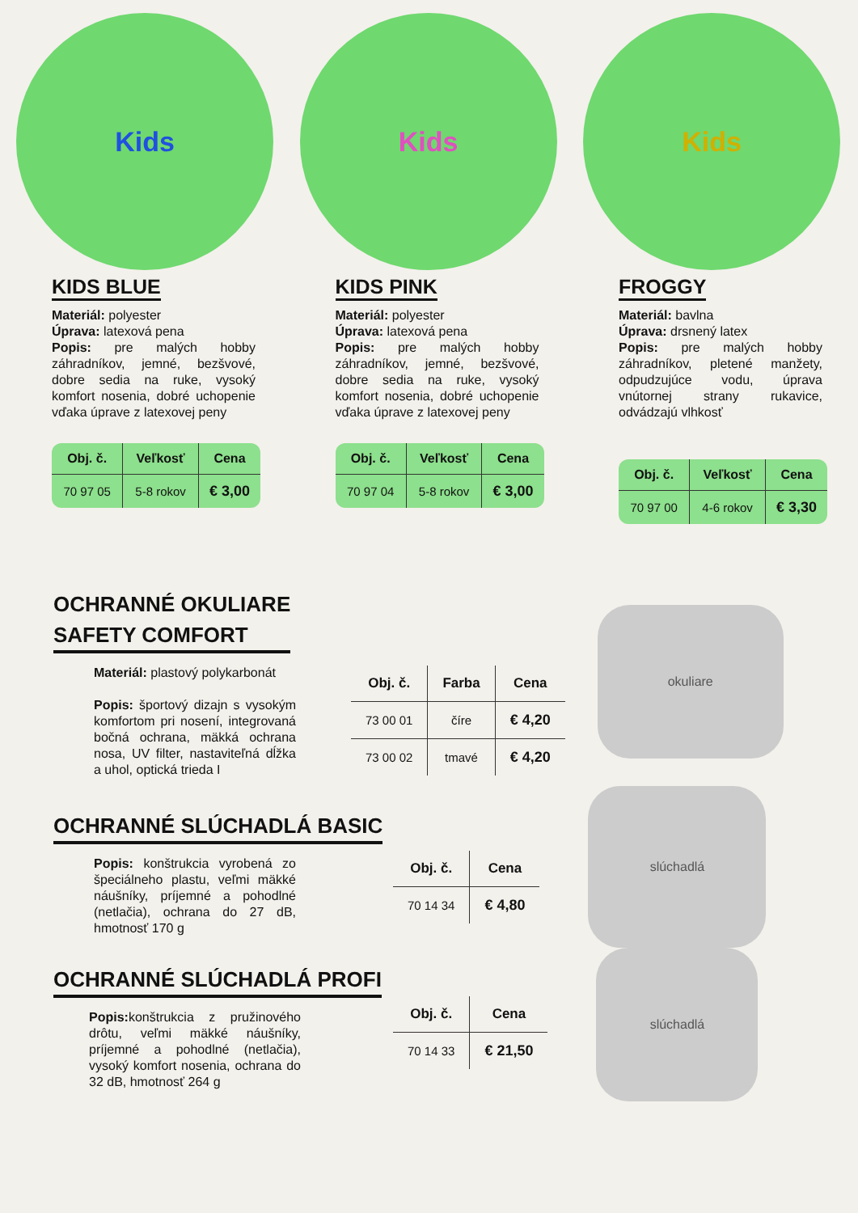Kids
KIDS BLUE
Materiál: polyester
Úprava: latexová pena
Popis: pre malých hobby záhradníkov, jemné, bezšvové, dobre sedia na ruke, vysoký komfort nosenia, dobré uchopenie vďaka úprave z latexovej peny
| Obj. č. | Veľkosť | Cena |
| --- | --- | --- |
| 70 97 05 | 5-8 rokov | € 3,00 |
Kids
KIDS PINK
Materiál: polyester
Úprava: latexová pena
Popis: pre malých hobby záhradníkov, jemné, bezšvové, dobre sedia na ruke, vysoký komfort nosenia, dobré uchopenie vďaka úprave z latexovej peny
| Obj. č. | Veľkosť | Cena |
| --- | --- | --- |
| 70 97 04 | 5-8 rokov | € 3,00 |
Kids
FROGGY
Materiál: bavlna
Úprava: drsnený latex
Popis: pre malých hobby záhradníkov, pletené manžety, odpudzujúce vodu, úprava vnútornej strany rukavice, odvádzajú vlhkosť
| Obj. č. | Veľkosť | Cena |
| --- | --- | --- |
| 70 97 00 | 4-6 rokov | € 3,30 |
OCHRANNÉ OKULIARE
SAFETY COMFORT
Materiál: plastový polykarbonát
Popis: športový dizajn s vysokým komfortom pri nosení, integrovaná bočná ochrana, mäkká ochrana nosa, UV filter, nastaviteľná dĺžka a uhol, optická trieda I
| Obj. č. | Farba | Cena |
| --- | --- | --- |
| 73 00 01 | číre | € 4,20 |
| 73 00 02 | tmavé | € 4,20 |
okuliare
OCHRANNÉ SLÚCHADLÁ BASIC
Popis: konštrukcia vyrobená zo špeciálneho plastu, veľmi mäkké náušníky, príjemné a pohodlné (netlačia), ochrana do 27 dB, hmotnosť 170 g
| Obj. č. | Cena |
| --- | --- |
| 70 14 34 | € 4,80 |
slúchadlá
OCHRANNÉ SLÚCHADLÁ PROFI
Popis: konštrukcia z pružinového drôtu, veľmi mäkké náušníky, príjemné a pohodlné (netlačia), vysoký komfort nosenia, ochrana do 32 dB, hmotnosť 264 g
| Obj. č. | Cena |
| --- | --- |
| 70 14 33 | € 21,50 |
slúchadlá